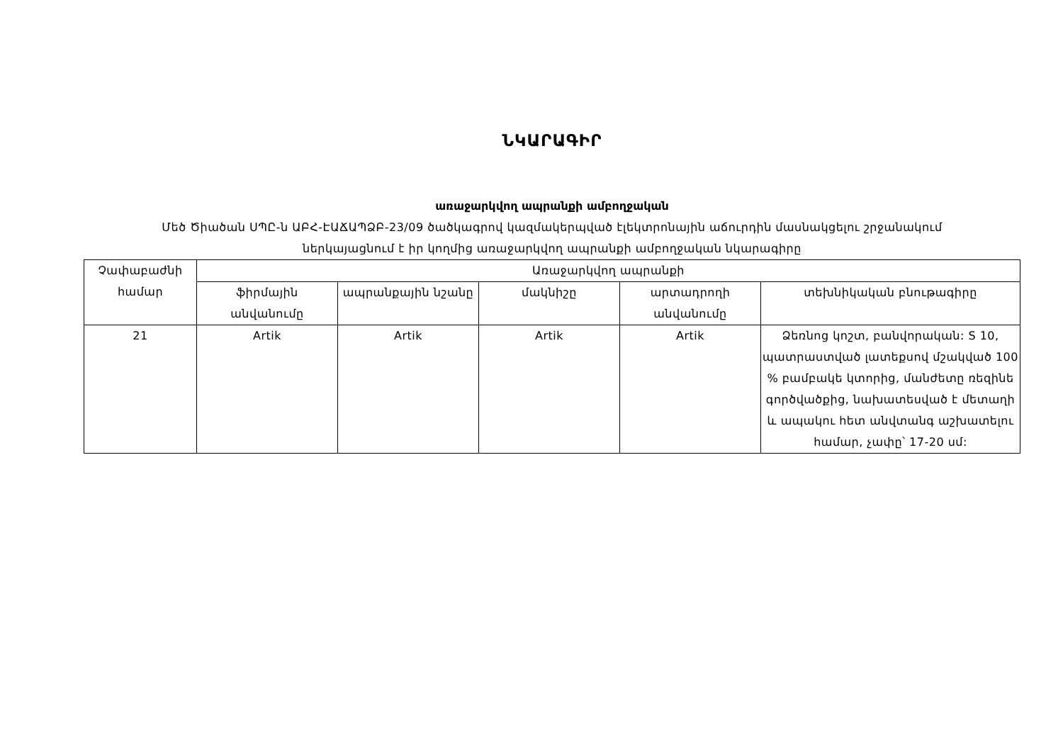ՆԿԱՐԱԳԻՐ
առաջարկվող ապրանքի ամբողջական
Մեծ Ծիածան ՍՊԸ-ն ԱԲՀ-ԷԱՃԱՊՁԲ-23/09 ծածկագրով կազմակերպված էլեկտրոնային աճուրդին մասնակցելու շրջանակում
ներկայացնում է իր կողմից առաջարկվող ապրանքի ամբողջական նկարագիրը
| Չափաբաժնի համար | Առաջարկվող ապրանքի | | | | |
| --- | --- | --- | --- | --- | --- |
| | ֆիրմային անվանումը | ապրանքային նշանը | մակնիշը | արտադրողի անվանումը | տեխնիկական բնութագիրը |
| 21 | Artik | Artik | Artik | Artik | Ձեռնոց կոշտ, բանվորական: S 10, պատրաստված լատեքսով մշակված 100 % բամբակե կտորից, մանժետը ռեզինե գործվածքից, նախատեսված է մետաղի և ապակու հետ անվտանգ աշխատելու համար, չափը՝ 17-20 սմ: |